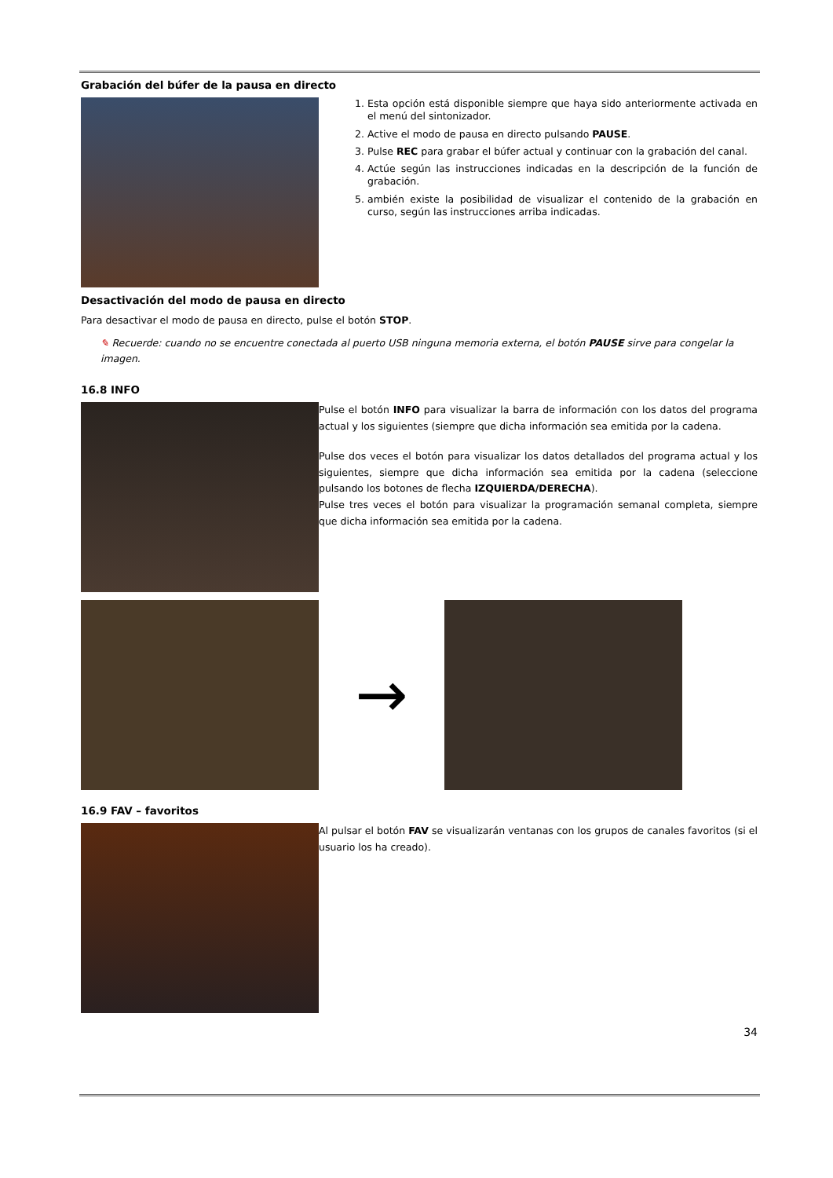Grabación del búfer de la pausa en directo
1. Esta opción está disponible siempre que haya sido anteriormente activada en el menú del sintonizador.
2. Active el modo de pausa en directo pulsando PAUSE.
3. Pulse REC para grabar el búfer actual y continuar con la grabación del canal.
4. Actúe según las instrucciones indicadas en la descripción de la función de grabación.
5. ambién existe la posibilidad de visualizar el contenido de la grabación en curso, según las instrucciones arriba indicadas.
Desactivación del modo de pausa en directo
Para desactivar el modo de pausa en directo, pulse el botón STOP.
✎ Recuerde: cuando no se encuentre conectada al puerto USB ninguna memoria externa, el botón PAUSE sirve para congelar la imagen.
16.8 INFO
Pulse el botón INFO para visualizar la barra de información con los datos del programa actual y los siguientes (siempre que dicha información sea emitida por la cadena.
Pulse dos veces el botón para visualizar los datos detallados del programa actual y los siguientes, siempre que dicha información sea emitida por la cadena (seleccione pulsando los botones de flecha IZQUIERDA/DERECHA).
Pulse tres veces el botón para visualizar la programación semanal completa, siempre que dicha información sea emitida por la cadena.
→
16.9 FAV – favoritos
Al pulsar el botón FAV se visualizarán ventanas con los grupos de canales favoritos (si el usuario los ha creado).
34